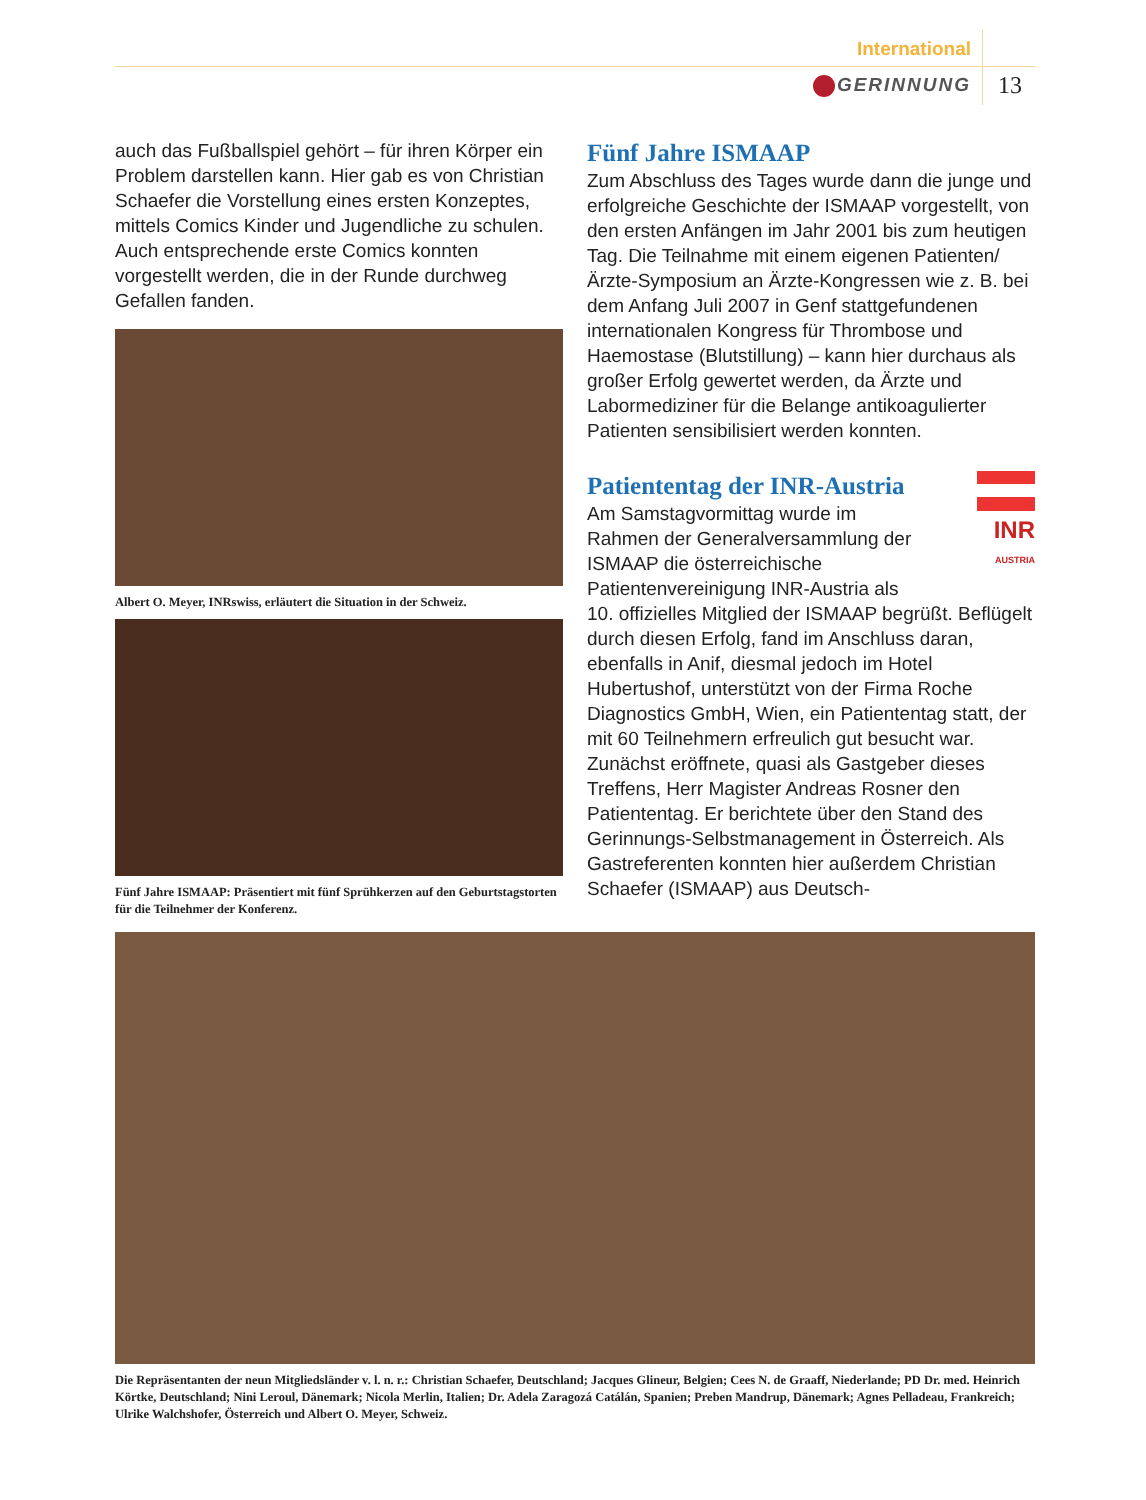International
GERINNUNG 13
auch das Fußballspiel gehört – für ihren Körper ein Problem darstellen kann. Hier gab es von Christian Schaefer die Vorstellung eines ersten Konzeptes, mittels Comics Kinder und Jugendliche zu schulen. Auch entsprechende erste Comics konnten vorgestellt werden, die in der Runde durchweg Gefallen fanden.
Albert O. Meyer, INRswiss, erläutert die Situation in der Schweiz.
Fünf Jahre ISMAAP: Präsentiert mit fünf Sprühkerzen auf den Geburtstagstorten für die Teilnehmer der Konferenz.
Fünf Jahre ISMAAP
Zum Abschluss des Tages wurde dann die junge und erfolgreiche Geschichte der ISMAAP vorgestellt, von den ersten Anfängen im Jahr 2001 bis zum heutigen Tag. Die Teilnahme mit einem eigenen Patienten/Ärzte-Symposium an Ärzte-Kongressen wie z. B. bei dem Anfang Juli 2007 in Genf stattgefundenen internationalen Kongress für Thrombose und Haemostase (Blutstillung) – kann hier durchaus als großer Erfolg gewertet werden, da Ärzte und Labormediziner für die Belange antikoagulierter Patienten sensibilisiert werden konnten.
Patiententag der INR-Austria
INR
AUSTRIA
Am Samstagvormittag wurde im Rahmen der Generalversammlung der ISMAAP die österreichische Patientenvereinigung INR-Austria als 10. offizielles Mitglied der ISMAAP begrüßt. Beflügelt durch diesen Erfolg, fand im Anschluss daran, ebenfalls in Anif, diesmal jedoch im Hotel Hubertushof, unterstützt von der Firma Roche Diagnostics GmbH, Wien, ein Patiententag statt, der mit 60 Teilnehmern erfreulich gut besucht war. Zunächst eröffnete, quasi als Gastgeber dieses Treffens, Herr Magister Andreas Rosner den Patiententag. Er berichtete über den Stand des Gerinnungs-Selbstmanagement in Österreich. Als Gastreferenten konnten hier außerdem Christian Schaefer (ISMAAP) aus Deutsch-
Die Repräsentanten der neun Mitgliedsländer v. l. n. r.: Christian Schaefer, Deutschland; Jacques Glineur, Belgien; Cees N. de Graaff, Niederlande; PD Dr. med. Heinrich Körtke, Deutschland; Nini Leroul, Dänemark; Nicola Merlin, Italien; Dr. Adela Zaragozá Catálán, Spanien; Preben Mandrup, Dänemark; Agnes Pelladeau, Frankreich; Ulrike Walchshofer, Österreich und Albert O. Meyer, Schweiz.